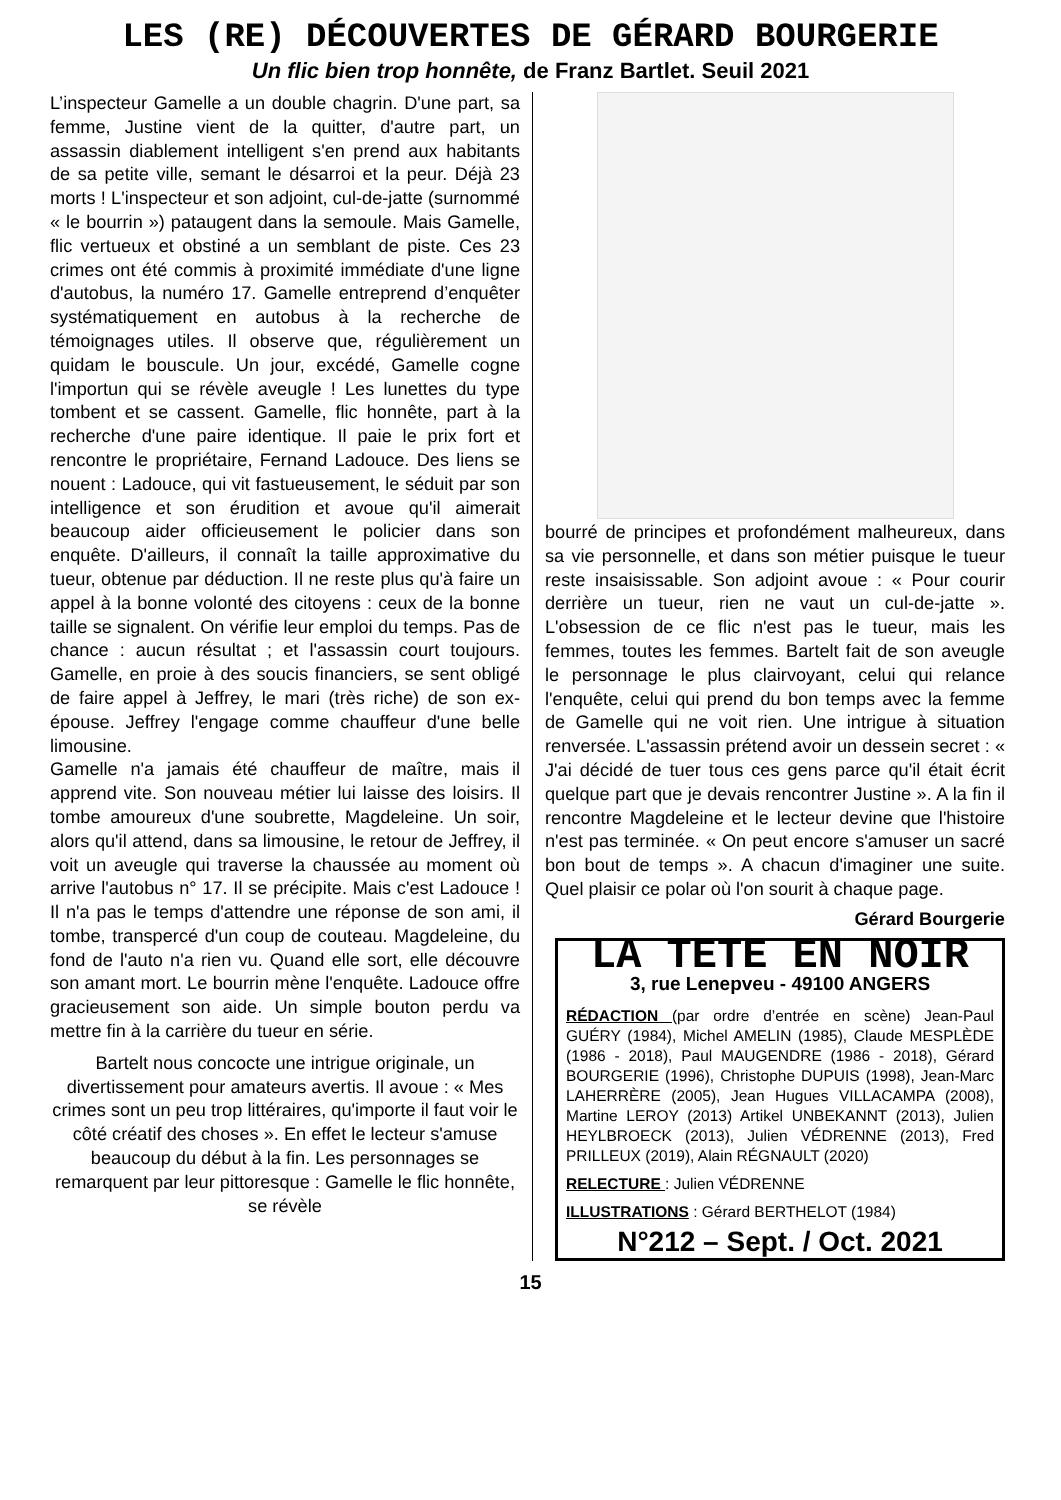LES (RE) DÉCOUVERTES DE GÉRARD BOURGERIE
Un flic bien trop honnête, de Franz Bartlet. Seuil 2021
L’inspecteur Gamelle a un double chagrin. D'une part, sa femme, Justine vient de la quitter, d'autre part, un assassin diablement intelligent s'en prend aux habitants de sa petite ville, semant le désarroi et la peur. Déjà 23 morts ! L'inspecteur et son adjoint, cul-de-jatte (surnommé « le bourrin ») pataugent dans la semoule. Mais Gamelle, flic vertueux et obstiné a un semblant de piste. Ces 23 crimes ont été commis à proximité immédiate d'une ligne d'autobus, la numéro 17. Gamelle entreprend d’enquêter systématiquement en autobus à la recherche de témoignages utiles. Il observe que, régulièrement un quidam le bouscule. Un jour, excédé, Gamelle cogne l'importun qui se révèle aveugle ! Les lunettes du type tombent et se cassent. Gamelle, flic honnête, part à la recherche d'une paire identique. Il paie le prix fort et rencontre le propriétaire, Fernand Ladouce. Des liens se nouent : Ladouce, qui vit fastueusement, le séduit par son intelligence et son érudition et avoue qu'il aimerait beaucoup aider officieusement le policier dans son enquête. D'ailleurs, il connaît la taille approximative du tueur, obtenue par déduction. Il ne reste plus qu'à faire un appel à la bonne volonté des citoyens : ceux de la bonne taille se signalent. On vérifie leur emploi du temps. Pas de chance : aucun résultat ; et l'assassin court toujours. Gamelle, en proie à des soucis financiers, se sent obligé de faire appel à Jeffrey, le mari (très riche) de son ex-épouse. Jeffrey l'engage comme chauffeur d'une belle limousine.
Gamelle n'a jamais été chauffeur de maître, mais il apprend vite. Son nouveau métier lui laisse des loisirs. Il tombe amoureux d'une soubrette, Magdeleine. Un soir, alors qu'il attend, dans sa limousine, le retour de Jeffrey, il voit un aveugle qui traverse la chaussée au moment où arrive l'autobus n° 17. Il se précipite. Mais c'est Ladouce ! Il n'a pas le temps d'attendre une réponse de son ami, il tombe, transpercé d'un coup de couteau. Magdeleine, du fond de l'auto n'a rien vu. Quand elle sort, elle découvre son amant mort. Le bourrin mène l'enquête. Ladouce offre gracieusement son aide. Un simple bouton perdu va mettre fin à la carrière du tueur en série.
Bartelt nous concocte une intrigue originale, un divertissement pour amateurs avertis. Il avoue : « Mes crimes sont un peu trop littéraires, qu'importe il faut voir le côté créatif des choses ». En effet le lecteur s'amuse beaucoup du début à la fin. Les personnages se remarquent par leur pittoresque : Gamelle le flic honnête, se révèle
bourré de principes et profondément malheureux, dans sa vie personnelle, et dans son métier puisque le tueur reste insaisissable. Son adjoint avoue : « Pour courir derrière un tueur, rien ne vaut un cul-de-jatte ». L'obsession de ce flic n'est pas le tueur, mais les femmes, toutes les femmes. Bartelt fait de son aveugle le personnage le plus clairvoyant, celui qui relance l'enquête, celui qui prend du bon temps avec la femme de Gamelle qui ne voit rien. Une intrigue à situation renversée. L'assassin prétend avoir un dessein secret : « J'ai décidé de tuer tous ces gens parce qu'il était écrit quelque part que je devais rencontrer Justine ». A la fin il rencontre Magdeleine et le lecteur devine que l'histoire n'est pas terminée. « On peut encore s'amuser un sacré bon bout de temps ». A chacun d'imaginer une suite. Quel plaisir ce polar où l'on sourit à chaque page.
Gérard Bourgerie
LA TETE EN NOIR
3, rue Lenepveu - 49100 ANGERS
RÉDACTION (par ordre d’entrée en scène) Jean-Paul GUÉRY (1984), Michel AMELIN (1985), Claude MESPLÈDE (1986 - 2018), Paul MAUGENDRE (1986 - 2018), Gérard BOURGERIE (1996), Christophe DUPUIS (1998), Jean-Marc LAHERRÈRE (2005), Jean Hugues VILLACAMPA (2008), Martine LEROY (2013) Artikel UNBEKANNT (2013), Julien HEYLBROECK (2013), Julien VÉDRENNE (2013), Fred PRILLEUX (2019), Alain RÉGNAULT (2020)
RELECTURE : Julien VÉDRENNE
ILLUSTRATIONS : Gérard BERTHELOT (1984)
N°212 – Sept. / Oct. 2021
15